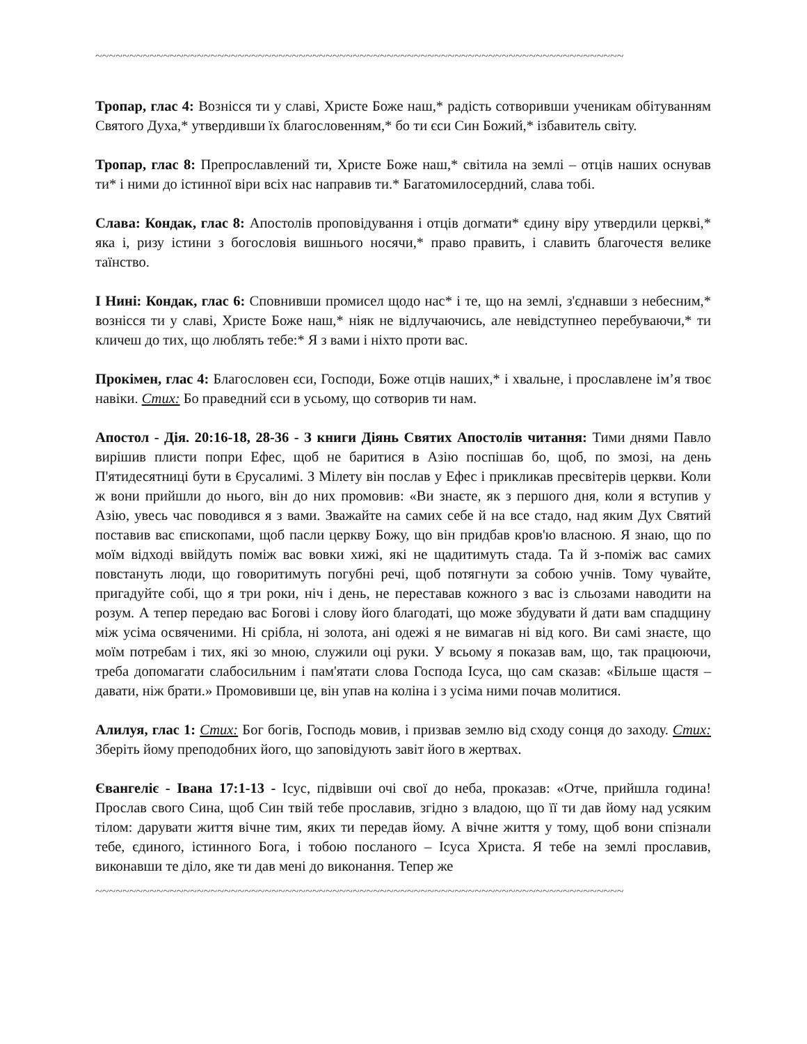~~~~~~~~~~~~~~~~~~~~~~~~~~~~~~~~~~~~~~~~~~~~~~~~~~~~~~~~~~~~~~~~~~~~~~~~~~~~~~
Тропар, глас 4: Вознісся ти у славі, Христе Боже наш,* радість сотворивши ученикам обітуванням Святого Духа,* утвердивши їх благословенням,* бо ти єси Син Божий,* ізбавитель світу.
Тропар, глас 8: Препрославлений ти, Христе Боже наш,* світила на землі – отців наших оснував ти* і ними до істинної віри всіх нас направив ти.* Багатомилосердний, слава тобі.
Слава: Кондак, глас 8: Апостолів проповідування і отців догмати* єдину віру утвердили церкві,* яка і, ризу істини з богословія вишнього носячи,* право править, і славить благочестя велике таїнство.
І Нині: Кондак, глас 6: Сповнивши промисел щодо нас* і те, що на землі, з'єднавши з небесним,* вознісся ти у славі, Христе Боже наш,* ніяк не відлучаючись, але невідступнео перебуваючи,* ти кличеш до тих, що люблять тебе:* Я з вами і ніхто проти вас.
Прокімен, глас 4: Благословен єси, Господи, Боже отців наших,* і хвальне, і прославлене ім’я твоє навіки. Стих: Бо праведний єси в усьому, що сотворив ти нам.
Апостол - Дія. 20:16-18, 28-36 - З книги Діянь Святих Апостолів читання: Тими днями Павло вирішив плисти попри Ефес, щоб не баритися в Азію поспішав бо, щоб, по змозі, на день П'ятидесятниці бути в Єрусалимі. З Мілету він послав у Ефес і прикликав пресвітерів церкви. Коли ж вони прийшли до нього, він до них промовив: «Ви знаєте, як з першого дня, коли я вступив у Азію, увесь час поводився я з вами. Зважайте на самих себе й на все стадо, над яким Дух Святий поставив вас єпископами, щоб пасли церкву Божу, що він придбав кров'ю власною. Я знаю, що по моїм відході ввійдуть поміж вас вовки хижі, які не щадитимуть стада. Та й з-поміж вас самих повстануть люди, що говоритимуть погубні речі, щоб потягнути за собою учнів. Тому чувайте, пригадуйте собі, що я три роки, ніч і день, не переставав кожного з вас із сльозами наводити на розум. А тепер передаю вас Богові і слову його благодаті, що може збудувати й дати вам спадщину між усіма освяченими. Ні срібла, ні золота, ані одежі я не вимагав ні від кого. Ви самі знаєте, що моїм потребам і тих, які зо мною, служили оці руки. У всьому я показав вам, що, так працюючи, треба допомагати слабосильним і пам'ятати слова Господа Ісуса, що сам сказав: «Більше щастя – давати, ніж брати.» Промовивши це, він упав на коліна і з усіма ними почав молитися.
Алилуя, глас 1: Стих: Бог богів, Господь мовив, і призвав землю від сходу сонця до заходу. Стих: Зберіть йому преподобних його, що заповідують завіт його в жертвах.
Євангеліє - Івана 17:1-13 - Ісус, підвівши очі свої до неба, проказав: «Отче, прийшла година! Прослав свого Сина, щоб Син твій тебе прославив, згідно з владою, що її ти дав йому над усяким тілом: дарувати життя вічне тим, яких ти передав йому. А вічне життя у тому, щоб вони спізнали тебе, єдиного, істинного Бога, і тобою посланого – Ісуса Христа. Я тебе на землі прославив, виконавши те діло, яке ти дав мені до виконання. Тепер же
~~~~~~~~~~~~~~~~~~~~~~~~~~~~~~~~~~~~~~~~~~~~~~~~~~~~~~~~~~~~~~~~~~~~~~~~~~~~~~